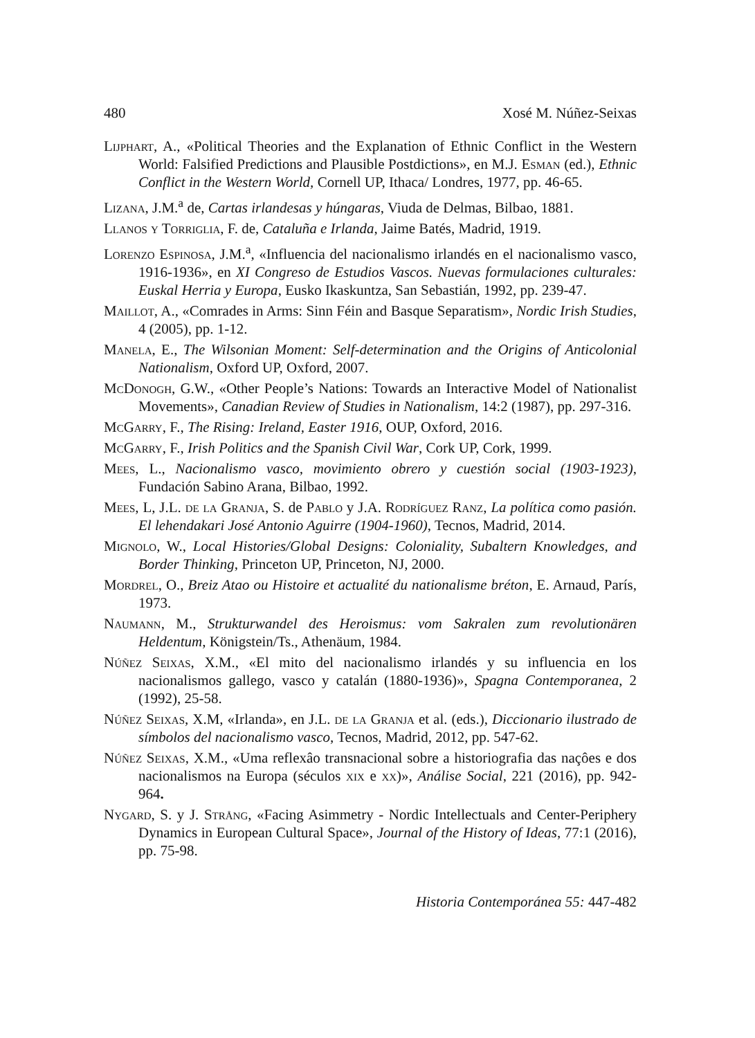480 Xosé M. Núñez-Seixas
Lijphart, A., «Political Theories and the Explanation of Ethnic Conflict in the Western World: Falsified Predictions and Plausible Postdictions», en M.J. Esman (ed.), Ethnic Conflict in the Western World, Cornell UP, Ithaca/ Londres, 1977, pp. 46-65.
Lizana, J.M.<sup>a</sup> de, Cartas irlandesas y húngaras, Viuda de Delmas, Bilbao, 1881.
Llanos y Torriglia, F. de, Cataluña e Irlanda, Jaime Batés, Madrid, 1919.
Lorenzo Espinosa, J.M.<sup>a</sup>, «Influencia del nacionalismo irlandés en el nacionalismo vasco, 1916-1936», en XI Congreso de Estudios Vascos. Nuevas formulaciones culturales: Euskal Herria y Europa, Eusko Ikaskuntza, San Sebastián, 1992, pp. 239-47.
Maillot, A., «Comrades in Arms: Sinn Féin and Basque Separatism», Nordic Irish Studies, 4 (2005), pp. 1-12.
Manela, E., The Wilsonian Moment: Self-determination and the Origins of Anticolonial Nationalism, Oxford UP, Oxford, 2007.
McDonogh, G.W., «Other People’s Nations: Towards an Interactive Model of Nationalist Movements», Canadian Review of Studies in Nationalism, 14:2 (1987), pp. 297-316.
McGarry, F., The Rising: Ireland, Easter 1916, OUP, Oxford, 2016.
McGarry, F., Irish Politics and the Spanish Civil War, Cork UP, Cork, 1999.
Mees, L., Nacionalismo vasco, movimiento obrero y cuestión social (1903-1923), Fundación Sabino Arana, Bilbao, 1992.
Mees, L, J.L. de la Granja, S. de Pablo y J.A. Rodríguez Ranz, La política como pasión. El lehendakari José Antonio Aguirre (1904-1960), Tecnos, Madrid, 2014.
Mignolo, W., Local Histories/Global Designs: Coloniality, Subaltern Knowledges, and Border Thinking, Princeton UP, Princeton, NJ, 2000.
Mordrel, O., Breiz Atao ou Histoire et actualité du nationalisme bréton, E. Arnaud, París, 1973.
Naumann, M., Strukturwandel des Heroismus: vom Sakralen zum revolutionären Heldentum, Königstein/Ts., Athenäum, 1984.
Núñez Seixas, X.M., «El mito del nacionalismo irlandés y su influencia en los nacionalismos gallego, vasco y catalán (1880-1936)», Spagna Contemporanea, 2 (1992), 25-58.
Núñez Seixas, X.M, «Irlanda», en J.L. de la Granja et al. (eds.), Diccionario ilustrado de símbolos del nacionalismo vasco, Tecnos, Madrid, 2012, pp. 547-62.
Núñez Seixas, X.M., «Uma reflexâo transnacional sobre a historiografia das naçôes e dos nacionalismos na Europa (séculos xix e xx)», Análise Social, 221 (2016), pp. 942-964.
Nygard, S. y J. Strång, «Facing Asimmetry - Nordic Intellectuals and Center-Periphery Dynamics in European Cultural Space», Journal of the History of Ideas, 77:1 (2016), pp. 75-98.
Historia Contemporánea 55: 447-482